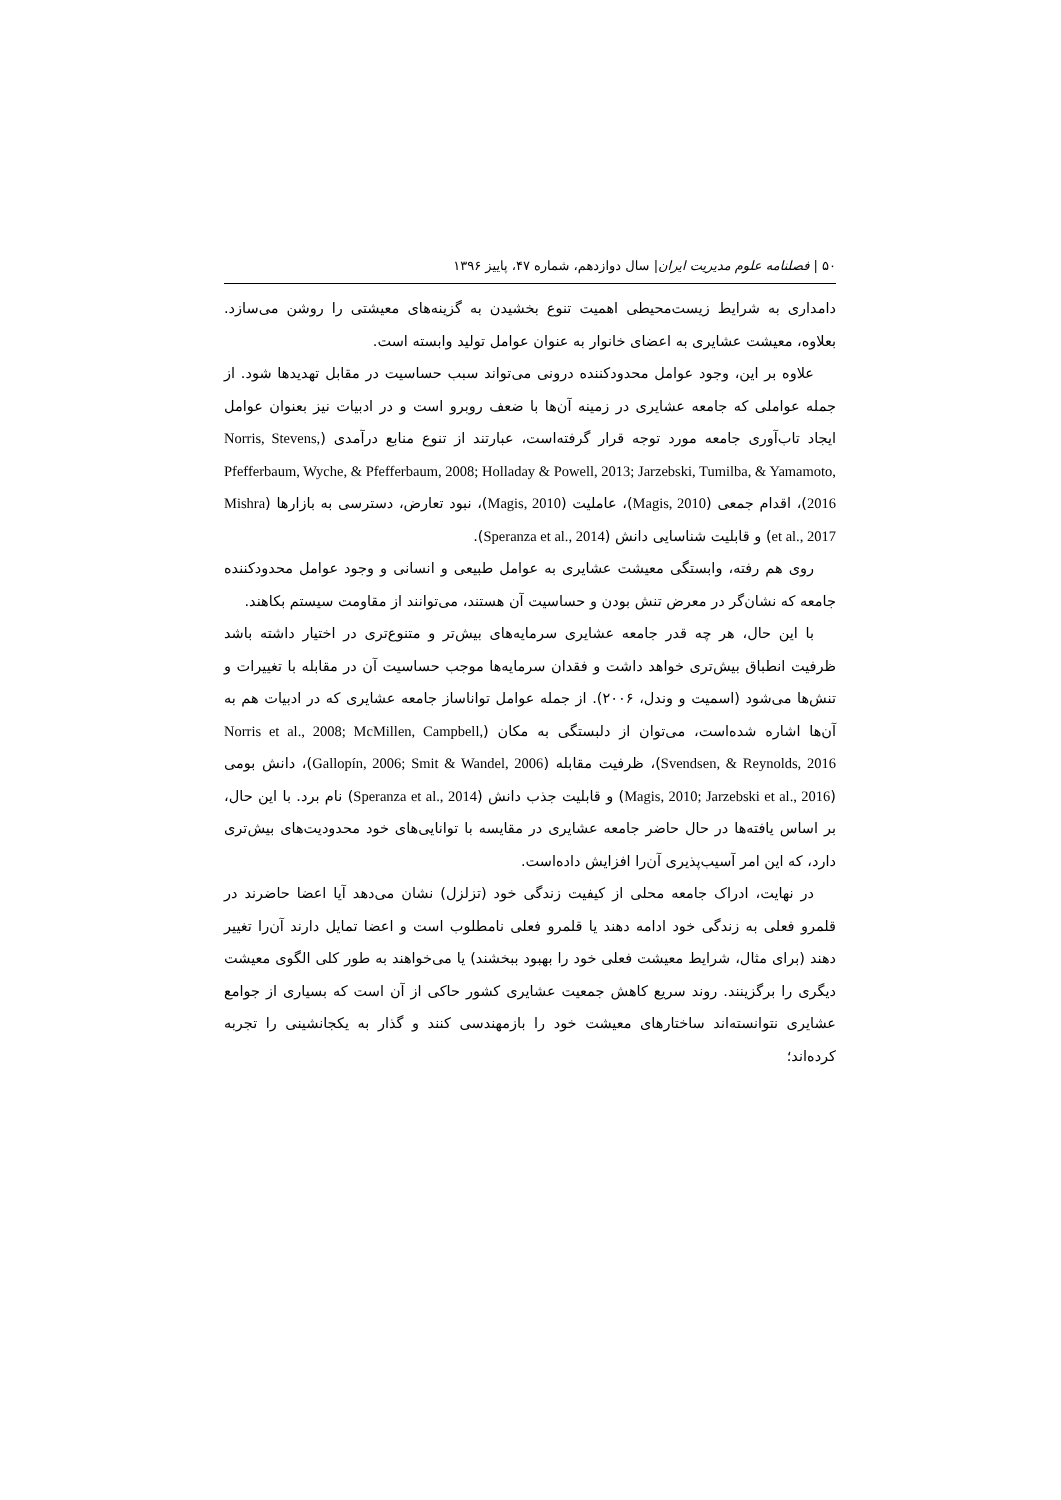۵۰ | فصلنامه علوم مدیریت ایران| سال دوازدهم، شماره ۴۷، پاییز ۱۳۹۶
دامداری به شرایط زیست‌محیطی اهمیت تنوع بخشیدن به گزینه‌های معیشتی را روشن می‌سازد. بعلاوه، معیشت عشایری به اعضای خانوار به عنوان عوامل تولید وابسته است.
علاوه بر این، وجود عوامل محدودکننده درونی می‌تواند سبب حساسیت در مقابل تهدیدها شود. از جمله عواملی که جامعه عشایری در زمینه آن‌ها با ضعف روبرو است و در ادبیات نیز بعنوان عوامل ایجاد تاب‌آوری جامعه مورد توجه قرار گرفته‌است، عبارتند از تنوع منابع درآمدی (Norris, Stevens, Pfefferbaum, Wyche, & Pfefferbaum, 2008; Holladay & Powell, 2013; Jarzebski, Tumilba, & Yamamoto, 2016)، اقدام جمعی (Magis, 2010)، عاملیت (Magis, 2010)، نبود تعارض، دسترسی به بازارها (Mishra et al., 2017) و قابلیت شناسایی دانش (Speranza et al., 2014).
روی هم رفته، وابستگی معیشت عشایری به عوامل طبیعی و انسانی و وجود عوامل محدودکننده جامعه که نشان‌گر در معرض تنش بودن و حساسیت آن هستند، می‌توانند از مقاومت سیستم بکاهند.
با این حال، هر چه قدر جامعه عشایری سرمایه‌های بیش‌تر و متنوع‌تری در اختیار داشته باشد ظرفیت انطباق بیش‌تری خواهد داشت و فقدان سرمایه‌ها موجب حساسیت آن در مقابله با تغییرات و تنش‌ها می‌شود (اسمیت و وندل، ۲۰۰۶). از جمله عوامل تواناساز جامعه عشایری که در ادبیات هم به آن‌ها اشاره شده‌است، می‌توان از دلبستگی به مکان (Norris et al., 2008; McMillen, Campbell, Svendsen, & Reynolds, 2016)، ظرفیت مقابله (Gallopín, 2006; Smit & Wandel, 2006)، دانش بومی (Magis, 2010; Jarzebski et al., 2016) و قابلیت جذب دانش (Speranza et al., 2014) نام برد. با این حال، بر اساس یافته‌ها در حال حاضر جامعه عشایری در مقایسه با توانایی‌های خود محدودیت‌های بیش‌تری دارد، که این امر آسیب‌پذیری آن‌را افزایش داده‌است.
در نهایت، ادراک جامعه محلی از کیفیت زندگی خود (تزلزل) نشان می‌دهد آیا اعضا حاضرند در قلمرو فعلی به زندگی خود ادامه دهند یا قلمرو فعلی نامطلوب است و اعضا تمایل دارند آن‌را تغییر دهند (برای مثال، شرایط معیشت فعلی خود را بهبود ببخشند) یا می‌خواهند به طور کلی الگوی معیشت دیگری را برگزینند. روند سریع کاهش جمعیت عشایری کشور حاکی از آن است که بسیاری از جوامع عشایری نتوانسته‌اند ساختارهای معیشت خود را بازمهندسی کنند و گذار به یکجانشینی را تجربه کرده‌اند؛